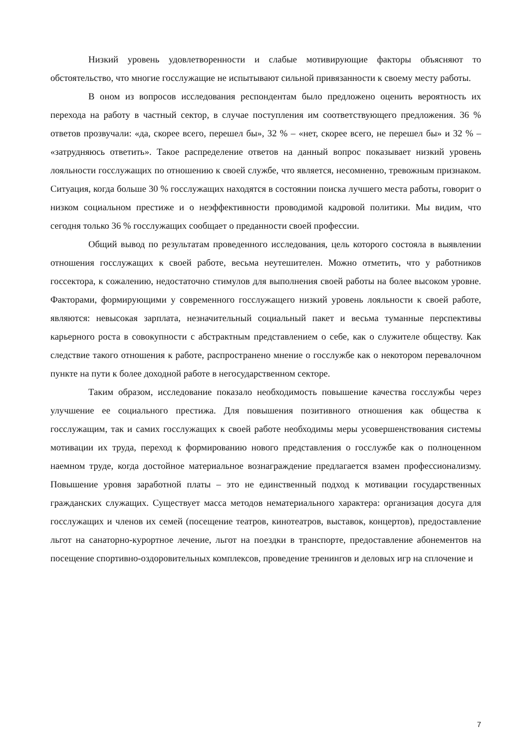Низкий уровень удовлетворенности и слабые мотивирующие факторы объясняют то обстоятельство, что многие госслужащие не испытывают сильной привязанности к своему месту работы.
В оном из вопросов исследования респондентам было предложено оценить вероятность их перехода на работу в частный сектор, в случае поступления им соответствующего предложения. 36 % ответов прозвучали: «да, скорее всего, перешел бы», 32 % – «нет, скорее всего, не перешел бы» и 32 % – «затрудняюсь ответить». Такое распределение ответов на данный вопрос показывает низкий уровень лояльности госслужащих по отношению к своей службе, что является, несомненно, тревожным признаком. Ситуация, когда больше 30 % госслужащих находятся в состоянии поиска лучшего места работы, говорит о низком социальном престиже и о неэффективности проводимой кадровой политики. Мы видим, что сегодня только 36 % госслужащих сообщает о преданности своей профессии.
Общий вывод по результатам проведенного исследования, цель которого состояла в выявлении отношения госслужащих к своей работе, весьма неутешителен. Можно отметить, что у работников госсектора, к сожалению, недостаточно стимулов для выполнения своей работы на более высоком уровне. Факторами, формирующими у современного госслужащего низкий уровень лояльности к своей работе, являются: невысокая зарплата, незначительный социальный пакет и весьма туманные перспективы карьерного роста в совокупности с абстрактным представлением о себе, как о служителе обществу. Как следствие такого отношения к работе, распространено мнение о госслужбе как о некотором перевалочном пункте на пути к более доходной работе в негосударственном секторе.
Таким образом, исследование показало необходимость повышение качества госслужбы через улучшение ее социального престижа. Для повышения позитивного отношения как общества к госслужащим, так и самих госслужащих к своей работе необходимы меры усовершенствования системы мотивации их труда, переход к формированию нового представления о госслужбе как о полноценном наемном труде, когда достойное материальное вознаграждение предлагается взамен профессионализму. Повышение уровня заработной платы – это не единственный подход к мотивации государственных гражданских служащих. Существует масса методов нематериального характера: организация досуга для госслужащих и членов их семей (посещение театров, кинотеатров, выставок, концертов), предоставление льгот на санаторно-курортное лечение, льгот на поездки в транспорте, предоставление абонементов на посещение спортивно-оздоровительных комплексов, проведение тренингов и деловых игр на сплочение и
7